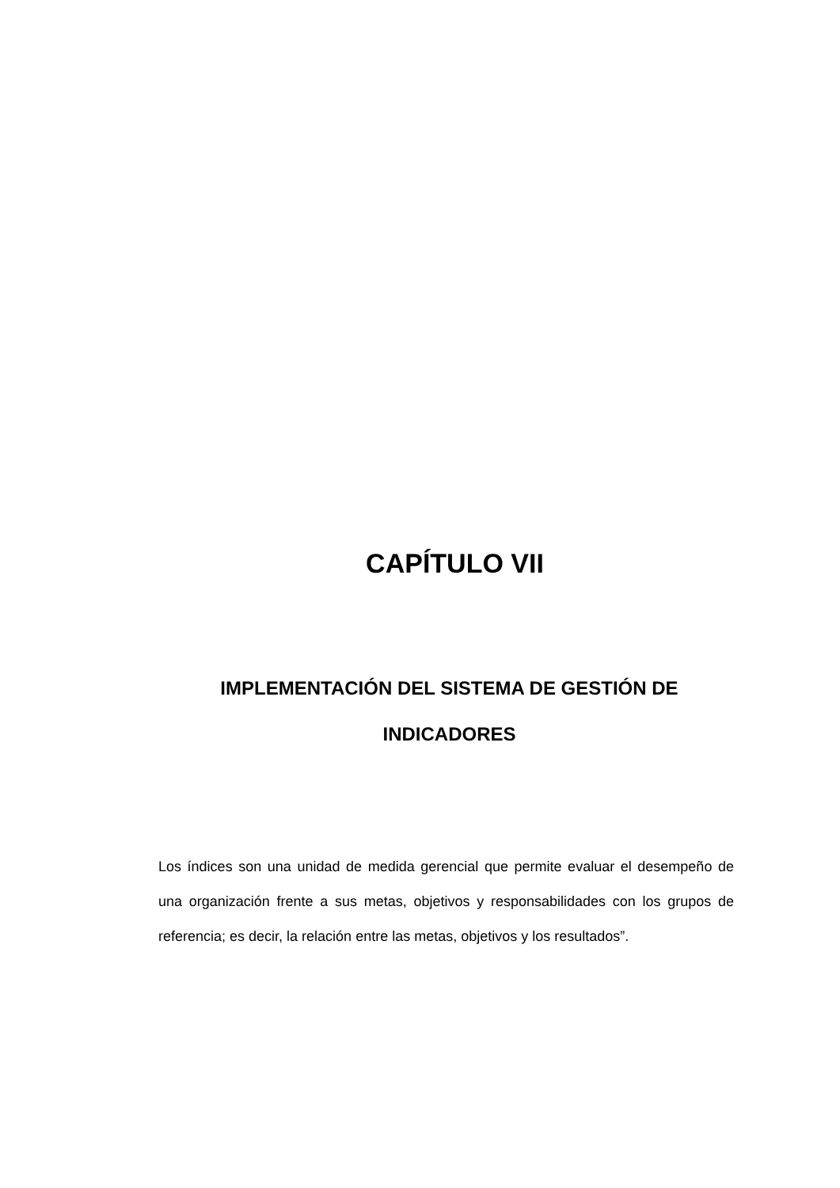CAPÍTULO VII
IMPLEMENTACIÓN DEL SISTEMA DE GESTIÓN DE INDICADORES
Los índices son una unidad de medida gerencial que permite evaluar el desempeño de una organización frente a sus metas, objetivos y responsabilidades con los grupos de referencia; es decir, la relación entre las metas, objetivos y los resultados”.